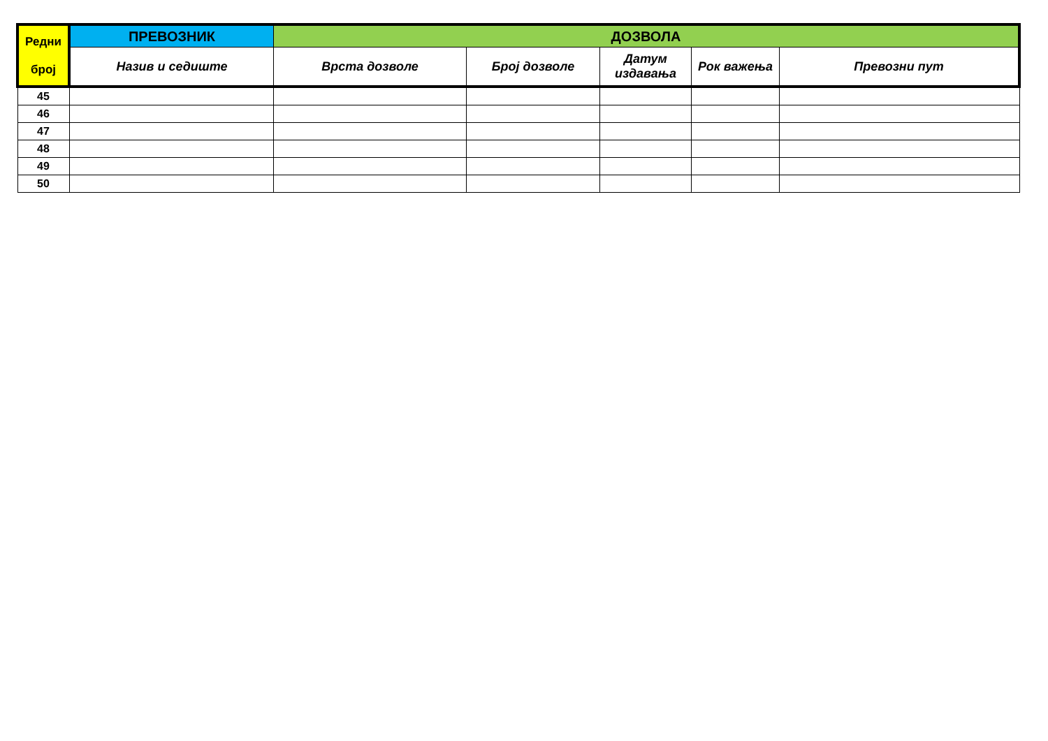| Редни број | ПРЕВОЗНИК | ДОЗВОЛА | | | | |
| --- | --- | --- | --- | --- | --- | --- |
| | Назив и седиште | Врста дозволе | Број дозволе | Датум издавања | Рок важења | Превозни пут |
| 45 | | | | | | |
| 46 | | | | | | |
| 47 | | | | | | |
| 48 | | | | | | |
| 49 | | | | | | |
| 50 | | | | | | |